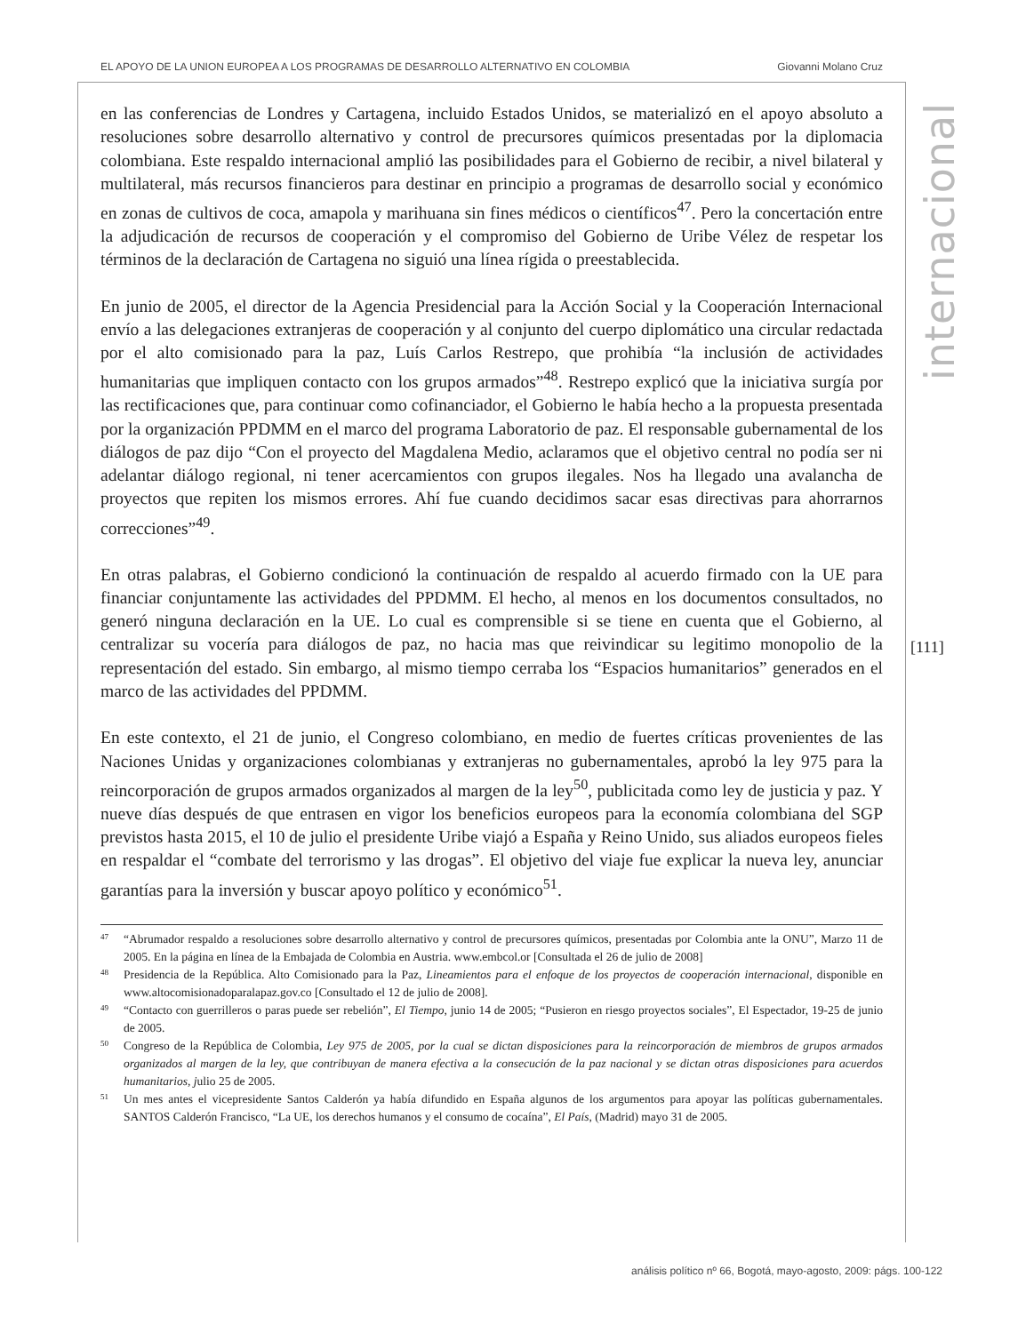EL APOYO DE LA UNION EUROPEA A LOS PROGRAMAS DE DESARROLLO ALTERNATIVO EN COLOMBIA Giovanni Molano Cruz
internacional
[111]
en las conferencias de Londres y Cartagena, incluido Estados Unidos, se materializó en el apoyo absoluto a resoluciones sobre desarrollo alternativo y control de precursores químicos presentadas por la diplomacia colombiana. Este respaldo internacional amplió las posibilidades para el Gobierno de recibir, a nivel bilateral y multilateral, más recursos financieros para destinar en principio a programas de desarrollo social y económico en zonas de cultivos de coca, amapola y marihuana sin fines médicos o científicos<sup>47</sup>. Pero la concertación entre la adjudicación de recursos de cooperación y el compromiso del Gobierno de Uribe Vélez de respetar los términos de la declaración de Cartagena no siguió una línea rígida o preestablecida.
En junio de 2005, el director de la Agencia Presidencial para la Acción Social y la Cooperación Internacional envío a las delegaciones extranjeras de cooperación y al conjunto del cuerpo diplomático una circular redactada por el alto comisionado para la paz, Luís Carlos Restrepo, que prohibía “la inclusión de actividades humanitarias que impliquen contacto con los grupos armados”<sup>48</sup>. Restrepo explicó que la iniciativa surgía por las rectificaciones que, para continuar como cofinanciador, el Gobierno le había hecho a la propuesta presentada por la organización PPDMM en el marco del programa Laboratorio de paz. El responsable gubernamental de los diálogos de paz dijo “Con el proyecto del Magdalena Medio, aclaramos que el objetivo central no podía ser ni adelantar diálogo regional, ni tener acercamientos con grupos ilegales. Nos ha llegado una avalancha de proyectos que repiten los mismos errores. Ahí fue cuando decidimos sacar esas directivas para ahorrarnos correcciones”<sup>49</sup>.
En otras palabras, el Gobierno condicionó la continuación de respaldo al acuerdo firmado con la UE para financiar conjuntamente las actividades del PPDMM. El hecho, al menos en los documentos consultados, no generó ninguna declaración en la UE. Lo cual es comprensible si se tiene en cuenta que el Gobierno, al centralizar su vocería para diálogos de paz, no hacia mas que reivindicar su legitimo monopolio de la representación del estado. Sin embargo, al mismo tiempo cerraba los “Espacios humanitarios” generados en el marco de las actividades del PPDMM.
En este contexto, el 21 de junio, el Congreso colombiano, en medio de fuertes críticas provenientes de las Naciones Unidas y organizaciones colombianas y extranjeras no gubernamentales, aprobó la ley 975 para la reincorporación de grupos armados organizados al margen de la ley<sup>50</sup>, publicitada como ley de justicia y paz. Y nueve días después de que entrasen en vigor los beneficios europeos para la economía colombiana del SGP previstos hasta 2015, el 10 de julio el presidente Uribe viajó a España y Reino Unido, sus aliados europeos fieles en respaldar el “combate del terrorismo y las drogas”. El objetivo del viaje fue explicar la nueva ley, anunciar garantías para la inversión y buscar apoyo político y económico<sup>51</sup>.
47 “Abrumador respaldo a resoluciones sobre desarrollo alternativo y control de precursores químicos, presentadas por Colombia ante la ONU”, Marzo 11 de 2005. En la página en línea de la Embajada de Colombia en Austria. www.embcol.or [Consultada el 26 de julio de 2008]
48 Presidencia de la República. Alto Comisionado para la Paz, Lineamientos para el enfoque de los proyectos de cooperación internacional, disponible en www.altocomisionadoparalapaz.gov.co [Consultado el 12 de julio de 2008].
49 “Contacto con guerrilleros o paras puede ser rebelión”, El Tiempo, junio 14 de 2005; “Pusieron en riesgo proyectos sociales”, El Espectador, 19-25 de junio de 2005.
50 Congreso de la República de Colombia, Ley 975 de 2005, por la cual se dictan disposiciones para la reincorporación de miembros de grupos armados organizados al margen de la ley, que contribuyan de manera efectiva a la consecución de la paz nacional y se dictan otras disposiciones para acuerdos humanitarios, julio 25 de 2005.
51 Un mes antes el vicepresidente Santos Calderón ya había difundido en España algunos de los argumentos para apoyar las políticas gubernamentales. SANTOS Calderón Francisco, “La UE, los derechos humanos y el consumo de cocaína”, El País, (Madrid) mayo 31 de 2005.
análisis político nº 66, Bogotá, mayo-agosto, 2009: págs. 100-122